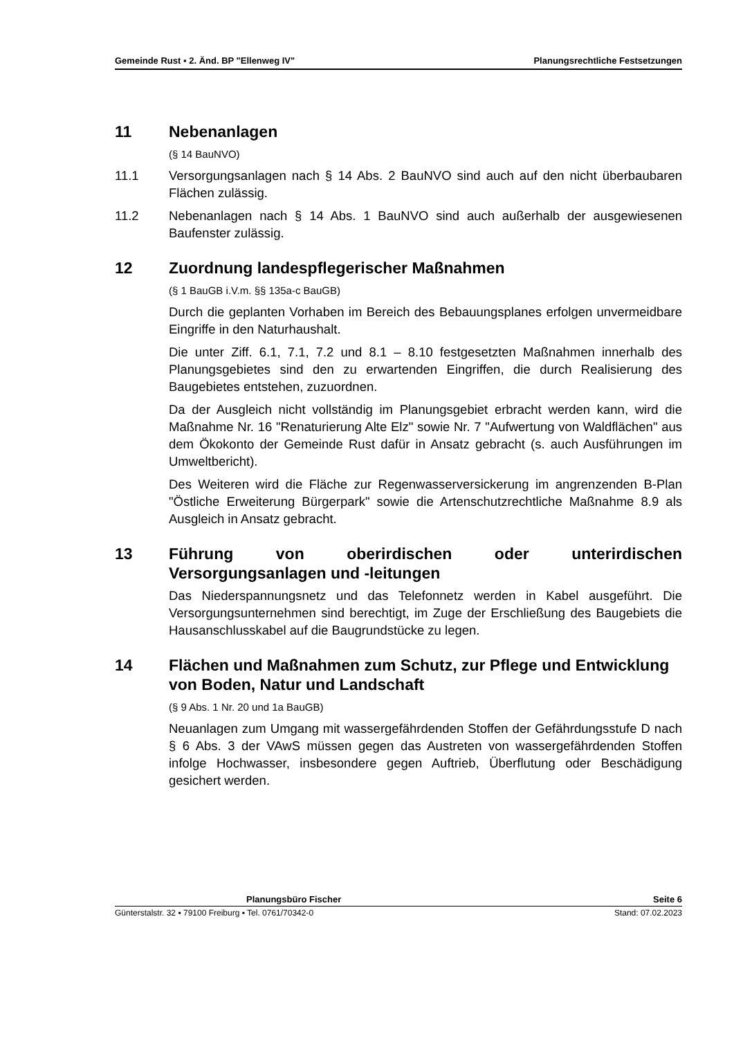Gemeinde Rust ▪ 2. Änd. BP "Ellenweg IV" Planungsrechtliche Festsetzungen
11 Nebenanlagen
(§ 14 BauNVO)
11.1 Versorgungsanlagen nach § 14 Abs. 2 BauNVO sind auch auf den nicht überbaubaren Flächen zulässig.
11.2 Nebenanlagen nach § 14 Abs. 1 BauNVO sind auch außerhalb der ausgewiesenen Baufenster zulässig.
12 Zuordnung landespflegerischer Maßnahmen
(§ 1 BauGB i.V.m. §§ 135a-c BauGB)
Durch die geplanten Vorhaben im Bereich des Bebauungsplanes erfolgen unvermeidbare Eingriffe in den Naturhaushalt.
Die unter Ziff. 6.1, 7.1, 7.2 und 8.1 – 8.10 festgesetzten Maßnahmen innerhalb des Planungsgebietes sind den zu erwartenden Eingriffen, die durch Realisierung des Baugebietes entstehen, zuzuordnen.
Da der Ausgleich nicht vollständig im Planungsgebiet erbracht werden kann, wird die Maßnahme Nr. 16 "Renaturierung Alte Elz" sowie Nr. 7 "Aufwertung von Waldflächen" aus dem Ökokonto der Gemeinde Rust dafür in Ansatz gebracht (s. auch Ausführungen im Umweltbericht).
Des Weiteren wird die Fläche zur Regenwasserversickerung im angrenzenden B-Plan "Östliche Erweiterung Bürgerpark" sowie die Artenschutzrechtliche Maßnahme 8.9 als Ausgleich in Ansatz gebracht.
13 Führung von oberirdischen oder unterirdischen Versorgungsanlagen und -leitungen
Das Niederspannungsnetz und das Telefonnetz werden in Kabel ausgeführt. Die Versorgungsunternehmen sind berechtigt, im Zuge der Erschließung des Baugebiets die Hausanschlusskabel auf die Baugrundstücke zu legen.
14 Flächen und Maßnahmen zum Schutz, zur Pflege und Entwicklung von Boden, Natur und Landschaft
(§ 9 Abs. 1 Nr. 20 und 1a BauGB)
Neuanlagen zum Umgang mit wassergefährdenden Stoffen der Gefährdungsstufe D nach § 6 Abs. 3 der VAwS müssen gegen das Austreten von wassergefährdenden Stoffen infolge Hochwasser, insbesondere gegen Auftrieb, Überflutung oder Beschädigung gesichert werden.
Planungsbüro Fischer Seite 6
Günterstalstr. 32 ▪ 79100 Freiburg ▪ Tel. 0761/70342-0 Stand: 07.02.2023